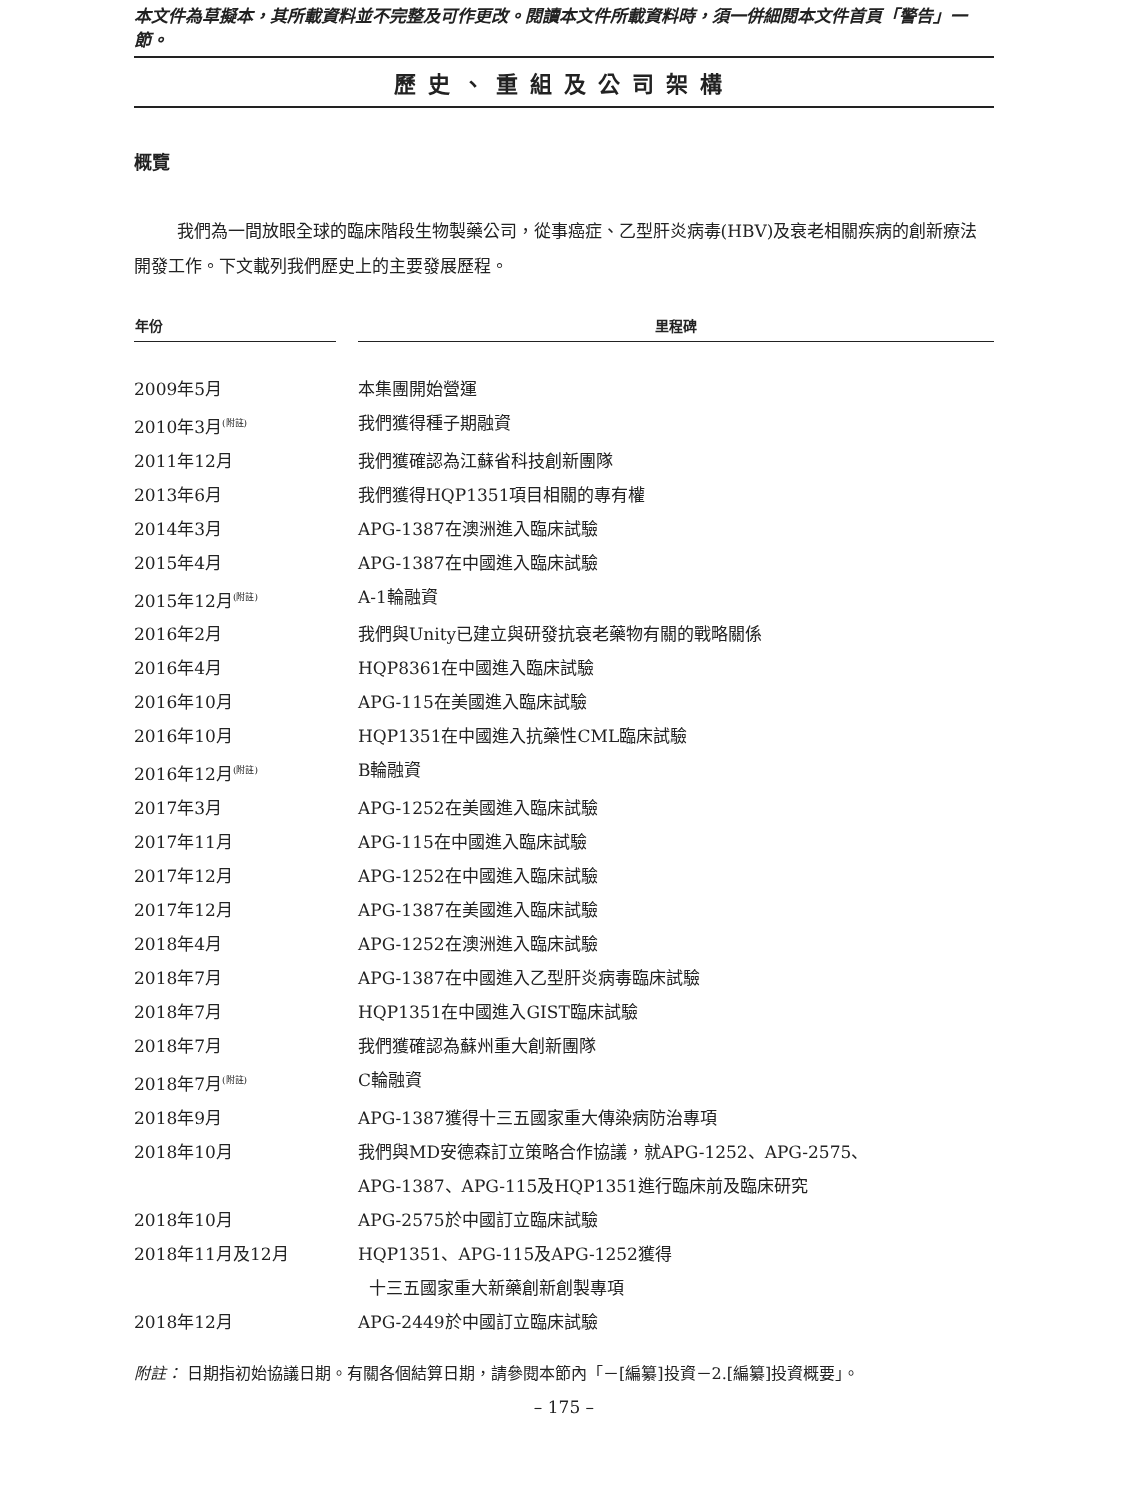本文件為草擬本，其所載資料並不完整及可作更改。閱讀本文件所載資料時，須一併細閱本文件首頁「警告」一節。
歷史、重組及公司架構
概覽
我們為一間放眼全球的臨床階段生物製藥公司，從事癌症、乙型肝炎病毒(HBV)及衰老相關疾病的創新療法開發工作。下文載列我們歷史上的主要發展歷程。
| 年份 | | 里程碑 |
| --- | --- | --- |
| 2009年5月 | | 本集團開始營運 |
| 2010年3月<sup>(附註)</sup> | | 我們獲得種子期融資 |
| 2011年12月 | | 我們獲確認為江蘇省科技創新團隊 |
| 2013年6月 | | 我們獲得HQP1351項目相關的專有權 |
| 2014年3月 | | APG-1387在澳洲進入臨床試驗 |
| 2015年4月 | | APG-1387在中國進入臨床試驗 |
| 2015年12月<sup>(附註)</sup> | | A-1輪融資 |
| 2016年2月 | | 我們與Unity已建立與研發抗衰老藥物有關的戰略關係 |
| 2016年4月 | | HQP8361在中國進入臨床試驗 |
| 2016年10月 | | APG-115在美國進入臨床試驗 |
| 2016年10月 | | HQP1351在中國進入抗藥性CML臨床試驗 |
| 2016年12月<sup>(附註)</sup> | | B輪融資 |
| 2017年3月 | | APG-1252在美國進入臨床試驗 |
| 2017年11月 | | APG-115在中國進入臨床試驗 |
| 2017年12月 | | APG-1252在中國進入臨床試驗 |
| 2017年12月 | | APG-1387在美國進入臨床試驗 |
| 2018年4月 | | APG-1252在澳洲進入臨床試驗 |
| 2018年7月 | | APG-1387在中國進入乙型肝炎病毒臨床試驗 |
| 2018年7月 | | HQP1351在中國進入GIST臨床試驗 |
| 2018年7月 | | 我們獲確認為蘇州重大創新團隊 |
| 2018年7月<sup>(附註)</sup> | | C輪融資 |
| 2018年9月 | | APG-1387獲得十三五國家重大傳染病防治專項 |
| 2018年10月 | | 我們與MD安德森訂立策略合作協議，就APG-1252、APG-2575、 APG-1387、APG-115及HQP1351進行臨床前及臨床研究 |
| 2018年10月 | | APG-2575於中國訂立臨床試驗 |
| 2018年11月及12月 | | HQP1351、APG-115及APG-1252獲得 十三五國家重大新藥創新創製專項 |
| 2018年12月 | | APG-2449於中國訂立臨床試驗 |
附註： 日期指初始協議日期。有關各個結算日期，請參閱本節內「－[編纂]投資－2.[編纂]投資概要」。
– 175 –